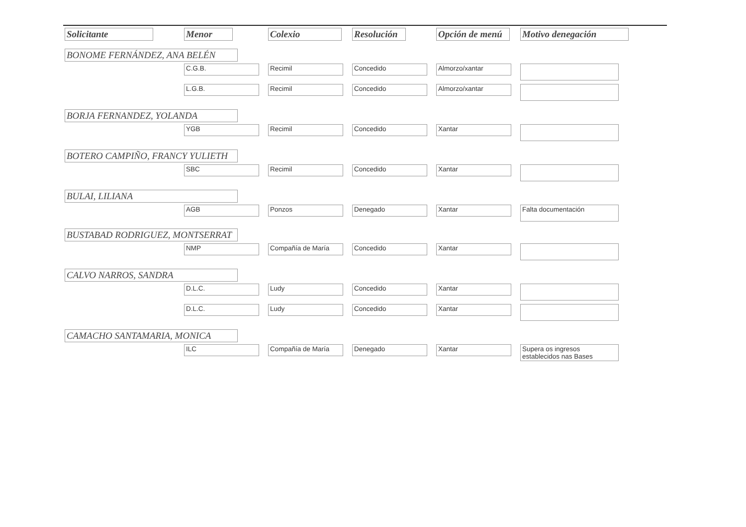| Solicitante | Menor | Colexio | Resolución | Opción de menú | Motivo denegación |
| --- | --- | --- | --- | --- | --- |
| BONOME FERNÁNDEZ, ANA BELÉN | | | | | |
| | C.G.B. | Recimil | Concedido | Almorzo/xantar | |
| | L.G.B. | Recimil | Concedido | Almorzo/xantar | |
| BORJA FERNANDEZ, YOLANDA | | | | | |
| | YGB | Recimil | Concedido | Xantar | |
| BOTERO CAMPIÑO, FRANCY YULIETH | | | | | |
| | SBC | Recimil | Concedido | Xantar | |
| BULAI, LILIANA | | | | | |
| | AGB | Ponzos | Denegado | Xantar | Falta documentación |
| BUSTABAD RODRIGUEZ, MONTSERRAT | | | | | |
| | NMP | Compañía de María | Concedido | Xantar | |
| CALVO NARROS, SANDRA | | | | | |
| | D.L.C. | Ludy | Concedido | Xantar | |
| | D.L.C. | Ludy | Concedido | Xantar | |
| CAMACHO SANTAMARIA, MONICA | | | | | |
| | ILC | Compañía de María | Denegado | Xantar | Supera os ingresos establecidos nas Bases |